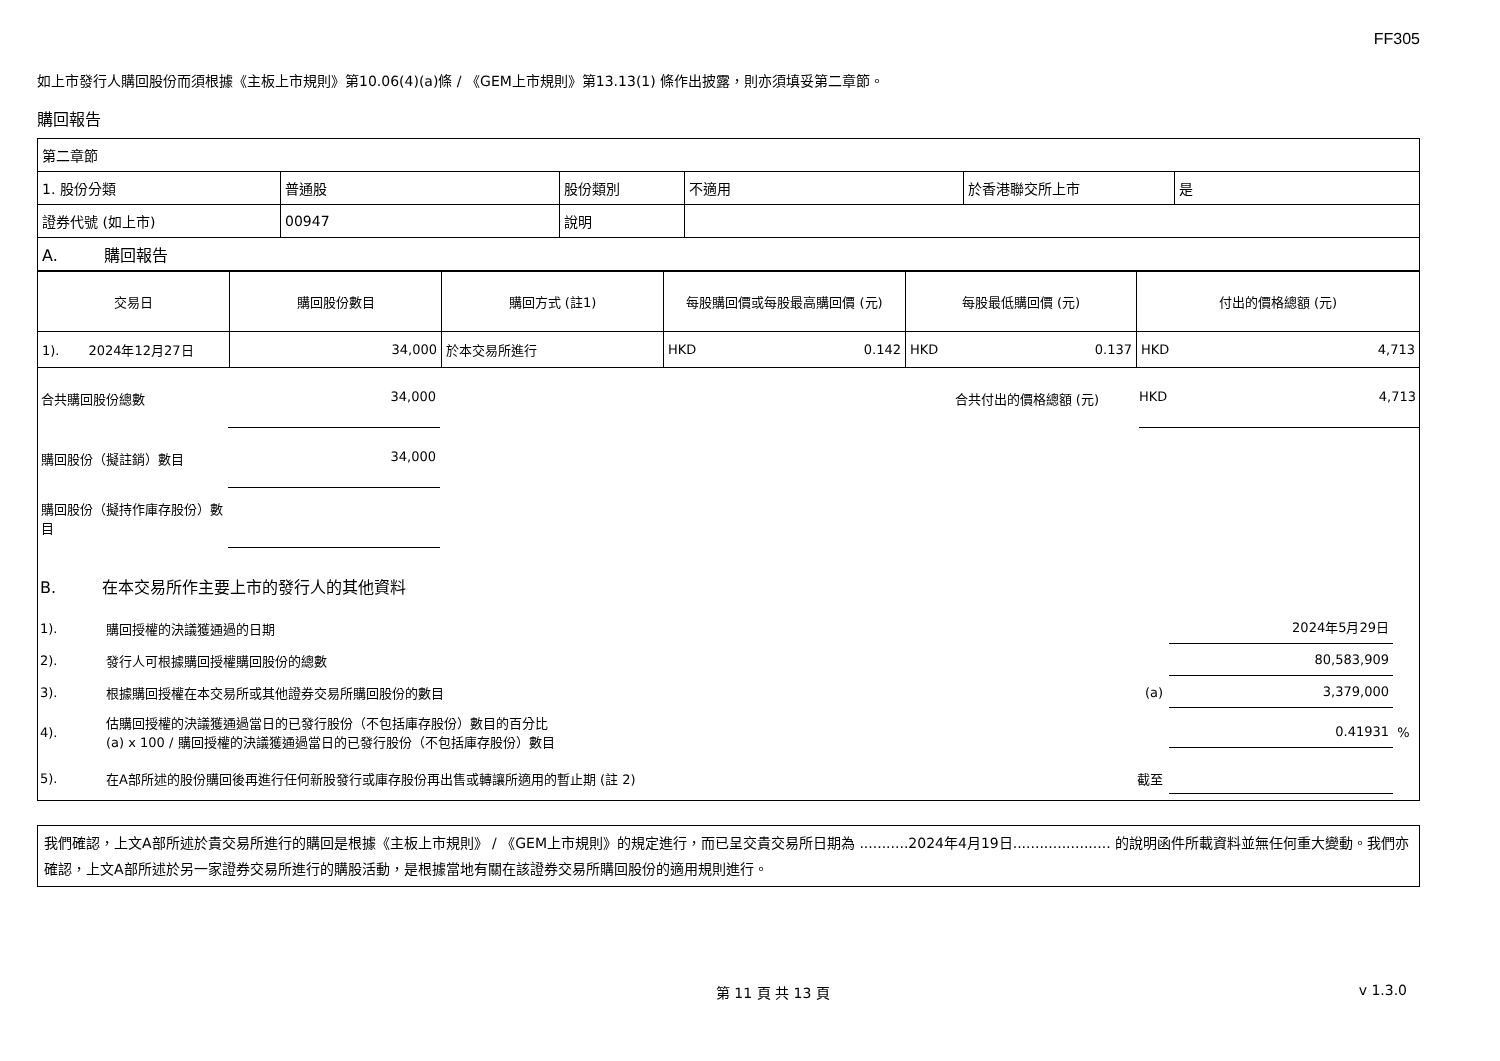FF305
如上市發行人購回股份而須根據《主板上市規則》第10.06(4)(a)條 / 《GEM上市規則》第13.13(1) 條作出披露，則亦須填妥第二章節。
購回報告
| 第二章節 | | | | | |
| 1. 股份分類 | 普通股 | 股份類別 | 不適用 | 於香港聯交所上市 | 是 |
| 證券代號 (如上市) | 00947 | 說明 | | | |
| A. 購回報告 | | | | | |
| 交易日 | 購回股份數目 | 購回方式 (註1) | 每股購回價或每股最高購回價 (元) | 每股最低購回價 (元) | 付出的價格總額 (元) |
| --- | --- | --- | --- | --- | --- |
| 1). 2024年12月27日 | 34,000 | 於本交易所進行 | HKD 0.142 | HKD 0.137 | HKD 4,713 |
合共購回股份總數
34,000
合共付出的價格總額 (元)
HKD 4,713
購回股份（擬註銷）數目
34,000
購回股份（擬持作庫存股份）數目
B. 在本交易所作主要上市的發行人的其他資料
1). 購回授權的決議獲通過的日期
2024年5月29日
2). 發行人可根據購回授權購回股份的總數
80,583,909
3).
根據購回授權在本交易所或其他證券交易所購回股份的數目
(a)
3,379,000
4).
估購回授權的決議獲通過當日的已發行股份（不包括庫存股份）數目的百分比
(a) x 100 / 購回授權的決議獲通過當日的已發行股份（不包括庫存股份）數目
0.41931
%
5).
在A部所述的股份購回後再進行任何新股發行或庫存股份再出售或轉讓所適用的暫止期 (註 2)
截至
我們確認，上文A部所述於貴交易所進行的購回是根據《主板上市規則》 / 《GEM上市規則》的規定進行，而已呈交貴交易所日期為 ...........2024年4月19日...................... 的說明函件所載資料並無任何重大變動。我們亦確認，上文A部所述於另一家證券交易所進行的購股活動，是根據當地有關在該證券交易所購回股份的適用規則進行。
第 11 頁 共 13 頁 v 1.3.0